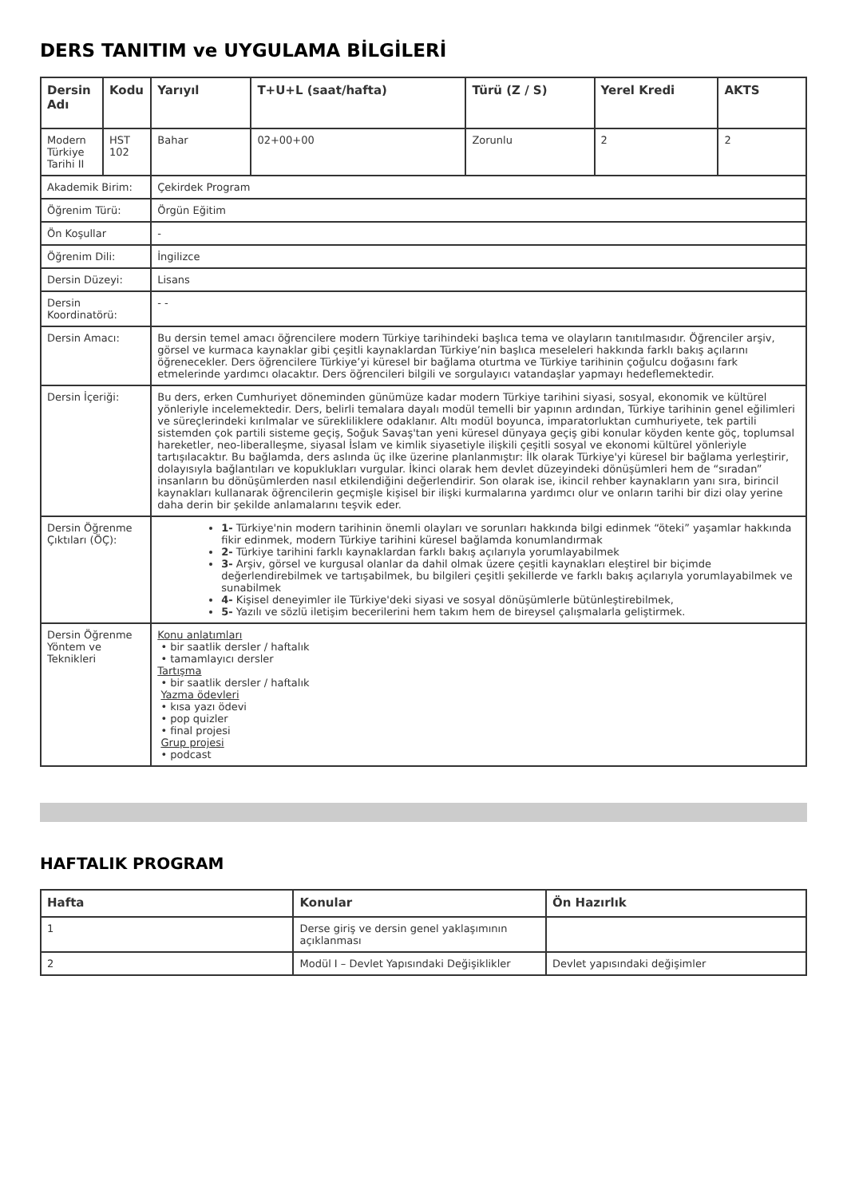DERS TANITIM ve UYGULAMA BİLGİLERİ
| Dersin Adı | Kodu | Yarıyıl | T+U+L (saat/hafta) | Türü (Z / S) | Yerel Kredi | AKTS |
| --- | --- | --- | --- | --- | --- | --- |
| Modern Türkiye Tarihi II | HST 102 | Bahar | 02+00+00 | Zorunlu | 2 | 2 |
| Akademik Birim: | | Çekirdek Program | | | | |
| Öğrenim Türü: | | Örgün Eğitim | | | | |
| Ön Koşullar | | - | | | | |
| Öğrenim Dili: | | İngilizce | | | | |
| Dersin Düzeyi: | | Lisans | | | | |
| Dersin Koordinatörü: | | - - | | | | |
| Dersin Amacı: | | Bu dersin temel amacı öğrencilere modern Türkiye tarihindeki başlıca tema ve olayların tanıtılmasıdır. Öğrenciler arşiv, görsel ve kurmaca kaynaklar gibi çeşitli kaynaklardan Türkiye’nin başlıca meseleleri hakkında farklı bakış açılarını öğrenecekler. Ders öğrencilere Türkiye’yi küresel bir bağlama oturtma ve Türkiye tarihinin çoğulcu doğasını fark etmelerinde yardımcı olacaktır. Ders öğrencileri bilgili ve sorgulayıcı vatandaşlar yapmayı hedeflemektedir. | | | | |
| Dersin İçeriği: | | Bu ders, erken Cumhuriyet döneminden günümüze kadar modern Türkiye tarihini siyasi, sosyal, ekonomik ve kültürel yönleriyle incelemektedir. Ders, belirli temalara dayalı modül temelli bir yapının ardından, Türkiye tarihinin genel eğilimleri ve süreçlerindeki kırılmalar ve sürekliliklere odaklanır. Altı modül boyunca, imparatorluktan cumhuriyete, tek partili sistemden çok partili sisteme geçiş, Soğuk Savaş'tan yeni küresel dünyaya geçiş gibi konular köyden kente göç, toplumsal hareketler, neo-liberalleşme, siyasal İslam ve kimlik siyasetiyle ilişkili çeşitli sosyal ve ekonomi kültürel yönleriyle tartışılacaktır. Bu bağlamda, ders aslında üç ilke üzerine planlanmıştır: İlk olarak Türkiye'yi küresel bir bağlama yerleştirir, dolayısıyla bağlantıları ve kopuklukları vurgular. İkinci olarak hem devlet düzeyindeki dönüşümleri hem de “sıradan” insanların bu dönüşümlerden nasıl etkilendiğini değerlendirir. Son olarak ise, ikincil rehber kaynakların yanı sıra, birincil kaynakları kullanarak öğrencilerin geçmişle kişisel bir ilişki kurmalarına yardımcı olur ve onların tarihi bir dizi olay yerine daha derin bir şekilde anlamalarını teşvik eder. | | | | |
| Dersin Öğrenme Çıktıları (ÖÇ): | | 1- Türkiye'nin modern tarihinin önemli olayları ve sorunları hakkında bilgi edinmek “öteki” yaşamlar hakkında fikir edinmek, modern Türkiye tarihini küresel bağlamda konumlandırmak 2- Türkiye tarihini farklı kaynaklardan farklı bakış açılarıyla yorumlayabilmek 3- Arşiv, görsel ve kurgusal olanlar da dahil olmak üzere çeşitli kaynakları eleştirel bir biçimde değerlendirebilmek ve tartışabilmek, bu bilgileri çeşitli şekillerde ve farklı bakış açılarıyla yorumlayabilmek ve sunabilmek 4- Kişisel deneyimler ile Türkiye'deki siyasi ve sosyal dönüşümlerle bütünleştirebilmek, 5- Yazılı ve sözlü iletişim becerilerini hem takım hem de bireysel çalışmalarla geliştirmek. | | | | |
| Dersin Öğrenme Yöntem ve Teknikleri | | Konu anlatımları • bir saatlik dersler / haftalık • tamamlayıcı dersler Tartışma • bir saatlik dersler / haftalık Yazma ödevleri • kısa yazı ödevi • pop quizler • final projesi Grup projesi • podcast | | | | |
HAFTALIK PROGRAM
| Hafta | Konular | Ön Hazırlık |
| --- | --- | --- |
| 1 | Derse giriş ve dersin genel yaklaşımının açıklanması | |
| 2 | Modül I – Devlet Yapısındaki Değişiklikler | Devlet yapısındaki değişimler |